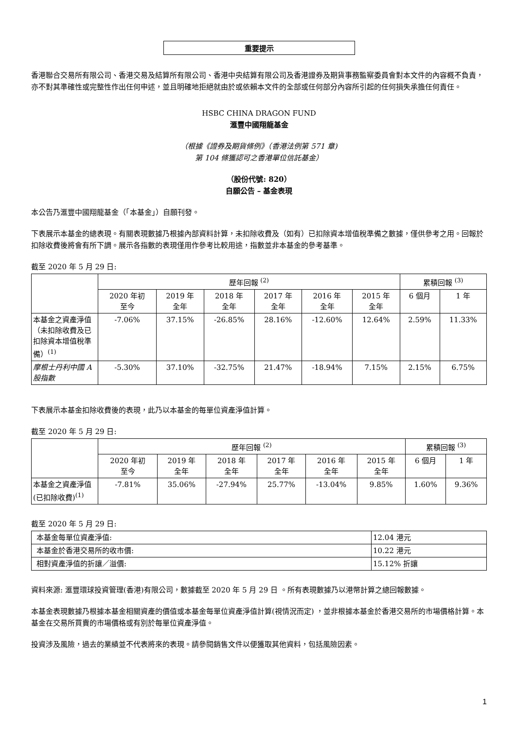重要提示
香港聯合交易所有限公司、香港交易及結算所有限公司、香港中央結算有限公司及香港證券及期貨事務監察委員會對本文件的內容概不負責，亦不對其準確性或完整性作出任何申述，並且明確地拒絕就由於或依賴本文件的全部或任何部分內容所引起的任何損失承擔任何責任。
HSBC CHINA DRAGON FUND
滙豐中國翔龍基金
（根據《證券及期貨條例》（香港法例第 571 章)
第 104 條獲認可之香港單位信託基金）
（股份代號: 820）
自願公告 – 基金表現
本公告乃滙豐中國翔龍基金（「本基金」）自願刊發。
下表展示本基金的總表現。有關表現數據乃根據內部資料計算，未扣除收費及（如有）已扣除資本增值稅準備之數據，僅供參考之用。回報於扣除收費後將會有所下調。展示各指數的表現僅用作參考比較用途，指數並非本基金的參考基準。
截至 2020 年 5 月 29 日:
| | 歷年回報 <sup>(2)</sup> | | | | | | 累積回報 <sup>(3)</sup> | |
| --- | --- | --- | --- | --- | --- | --- | --- | --- |
| | 2020 年初 至今 | 2019 年 全年 | 2018 年 全年 | 2017 年 全年 | 2016 年 全年 | 2015 年 全年 | 6 個月 | 1 年 |
| 本基金之資產淨值（未扣除收費及已扣除資本增值稅準備）<sup>(1)</sup> | -7.06% | 37.15% | -26.85% | 28.16% | -12.60% | 12.64% | 2.59% | 11.33% |
| 摩根士丹利中國 A 股指數 | -5.30% | 37.10% | -32.75% | 21.47% | -18.94% | 7.15% | 2.15% | 6.75% |
下表展示本基金扣除收費後的表現，此乃以本基金的每單位資產淨值計算。
截至 2020 年 5 月 29 日:
| | 歷年回報 <sup>(2)</sup> | | | | | | 累積回報 <sup>(3)</sup> | |
| --- | --- | --- | --- | --- | --- | --- | --- | --- |
| | 2020 年初 至今 | 2019 年 全年 | 2018 年 全年 | 2017 年 全年 | 2016 年 全年 | 2015 年 全年 | 6 個月 | 1 年 |
| 本基金之資產淨值(已扣除收費)<sup>(1)</sup> | -7.81% | 35.06% | -27.94% | 25.77% | -13.04% | 9.85% | 1.60% | 9.36% |
截至 2020 年 5 月 29 日:
| 本基金每單位資產淨值: | 12.04 港元 |
| 本基金於香港交易所的收市價: | 10.22 港元 |
| 相對資產淨值的折讓／溢價: | 15.12% 折讓 |
資料來源: 滙豐環球投資管理(香港)有限公司，數據截至 2020 年 5 月 29 日 。所有表現數據乃以港幣計算之總回報數據。
本基金表現數據乃根據本基金相關資產的價值或本基金每單位資產淨值計算(視情況而定) ，並非根據本基金於香港交易所的市場價格計算。本基金在交易所買賣的市場價格或有別於每單位資產淨值。
投資涉及風險，過去的業績並不代表將來的表現。請參閱銷售文件以便獲取其他資料，包括風險因素。
1